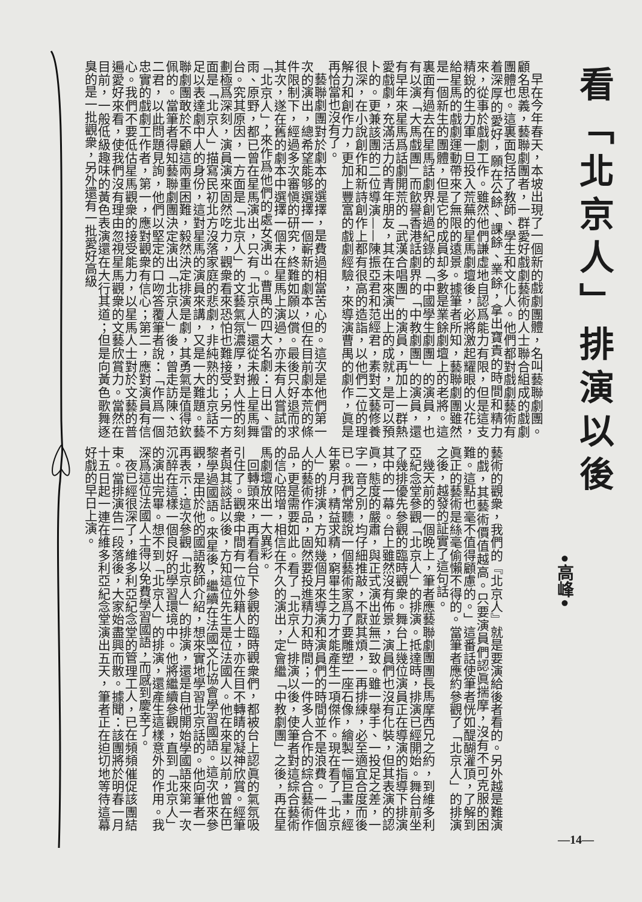看「北京人」排演以後
•高峰•
早在今年春天，本坡出現了一個新的戲劇團體，名叫藝聯劇團。顧名思義，藝聯劇團者，一群愛好戲劇藝術的人士聯合組成的戲劇團體也。這裏面包括了教師、學生和文化人。他們都對戲劇藝術有着深厚的愛好，願在公餘、課餘、業餘，拿出寶貴的時間和精力來，從事於戲劇工作。雖然他們謙虛地自認爲能力有限，但是這支精銳的生力軍一旦投入荒蕪的星馬劇壇後，必將激起耀眼的火花，給星馬的戲劇運動帶來了無限的遠景。據筆者所知，藝聯劇團雖然是一個新生的團體，但是它的成員却多數是業餘劇壇上的老將。這裏面有過去在星馬話劇界創過紀錄的「中國學生劇團」的演員，也有以演「大馬戲團」而飲譽香港話劇界的「中教劇團」的演員，還有早年來星馬爲話劇開荒的「武漢合唱團」的演員，再加上一群熱愛戲劇，充滿活力的青年朋友，其在未來演出上的成就，是可以預卜的。更兼該團的二位導演——陳振亞君和范經君，素對文藝修養很深，在小說創作和新詩創作上都有很高的造詣，以他們二位的理解力和創作力，更加上豐富的戲劇經驗，來導演曹禺的劇作，眞是再恰當也沒有了。
藝聯劇團對於劇本的選擇，是費過相當苦心的。這次是他們第一次的演出，總希望能够選擇一個嶄新的劇本，但在目前劇本荒的條件限制下，經過多次審愼的研究，終難如願以償。最後只好退而求其次，遂在舊的劇本中選擇一個未在星馬上演過，亦未有人嘗試的「北京人」，來作爲他們的處女演出。曹禺的四大名劇：日出、雷雨、原野，都已曾在星馬演出，只有「北京人」還從未搬上星馬舞台。究其原因，一方面是「北京人」的文藝氣氛濃厚，對人性的刻劃極爲深刻，演員演來固然吃力，觀衆看來恐怕也難接受；另一方面是「北京人」描寫民初北方沒落家庭的悲劇，非純熟的北京話不足以表達劇中人的身份，這對星馬的演員來講，又是一大難題。藝聯劇團敢於不顧這兩重困難，毅然決定排演是劇，其勇氣是值得欽佩的。當筆者得知藝聯劇團決定演出「北京人」後，曾走訪陳、范二君，以此問題見詢，他們以堅定的口吻答覆筆者說：「作爲一個忠實的戲劇工作者，第一，應對觀衆有信心；第二，應對演員有信心。我們不要低估星馬觀衆的接受能力，以星馬人士對於文藝的普遍愛好來看，使我們沒有理由忽視星馬觀衆的文藝欣賞力。當然在目前，一般低級趣味的黃色表演還在大行其道；但是向黃色歌舞逐臭的是一批觀衆，另外還有一批愛好高級
藝術的觀衆，我們的『北京人』就是要演給後者看的。另外越是難演的戲，其藝術價值越高。只要演員們認眞揣摩，沒有不可克服的困難。這點也毫不值得顧慮的。」這番話使筆者恍如醍醐灌頂，了解到眞正的藝術是絲毫偷懶不得的。當筆者應約參觀了「北京人」的排演之後，越發的証實了這句話。
幾天前的一個晚上，筆者應藝聯劇團團長馬摩西兄之約，到維多利亞紀念堂參觀「北京人」的排演。抵達時，排演已經開始。舞台前坐了幾排優先參觀的臨時觀衆。舞台上幾位演員正在導演的指導下排演其中的一幕。台上雖然沒有佈景，演員們也沒有化裝，但其表演的認眞，態度的嚴肅，與正式演出並無二致。雖一舉手、一投足之差，一字一音之別，均仔細推敲，不厭其煩，一再排練，必至適宜合度而後已。我們常聽說一個藝術家爲了要雕塑一座石像，繪製一幅巨畫，經年累月，精益求精，窮畢生之力才能產生一項傑作。現在看了「北京人」的排演，方知幾個月來導演和演員們的時間並不是浪費。一件個人的藝術作品，固然要投進精力和時間；一件多人合作的綜合藝術作品，更是需要如此。看了「北京人」排演以後，使筆者對這綜合藝術的信心陪增，相信在不久的演出，定會繼「中教劇團」之後，再在星馬劇壇放出一大異彩。
回轉頭來，再看看台下參觀的臨時觀衆們，都被台上認眞的氣氛吸引住了。觀衆中間有一位外籍人士，亦在目不轉睛的凝神欣賞。經筆者與其談話以後，方知這位先生是位法國人。他在來星以前，曾在巴黎學過國語。來星後，繼續在法國文化協會學習國語。這次他來參觀，是由於他的國語教師介紹，想來實地學習北京話的。他向筆者一再表示：這次參觀「北京人」的排演，還是自他開始學國語來第一次沉醉在這樣一個良好的學習環境中。他將繼續參觀，直到「北京人」的演出完畢。想不到「北京人」的排演，還產生這樣意外的作用。我深爲這位法國人士得以免費學習國語，而感到慶幸了。
夜已經很深了，維多利亞紀念堂的管理工人，已在頻頻催促該團結束。當排演告一段落後，大家始盡興而散。據聞：該團將於明春一月十五日起一連在維多利亞紀念堂演出五天，筆者正在迫切地等待這幕好戲的早日上演。
—14—